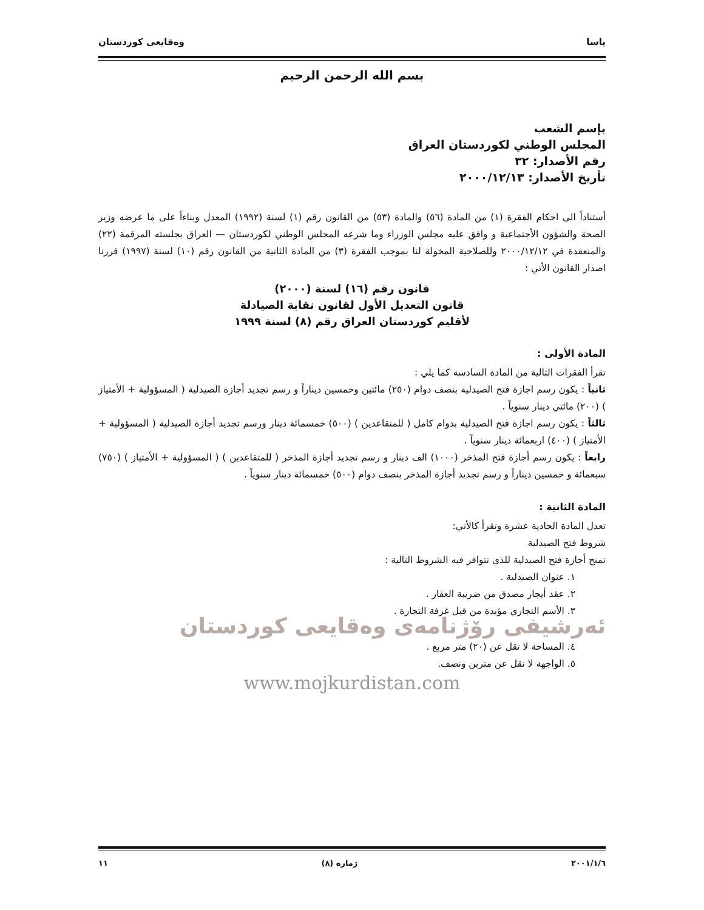ياسا وەقايعى كوردستان
بسم الله الرحمن الرحيم
بإسم الشعب
المجلس الوطني لكوردستان العراق
رقم الأصدار: ٣٢
تأريخ الأصدار: ٢٠٠٠/١٢/١٣
أستناداً الى احكام الفقرة (١) من المادة (٥٦) والمادة (٥٣) من القانون رقم (١) لسنة (١٩٩٢) المعدل وبناءاً على ما عرضه وزير الصحة والشؤون الأجتماعية و وافق عليه مجلس الوزراء وما شرعه المجلس الوطني لكوردستان — العراق بجلسته المرقمة (٢٢) والمنعقدة في ٢٠٠٠/١٢/١٢ وللصلاحية المخولة لنا بموجب الفقرة (٣) من المادة الثانية من القانون رقم (١٠) لسنة (١٩٩٧) قررنا اصدار القانون الأتي :
قانون رقم (١٦) لسنة (٢٠٠٠)
قانون التعديل الأول لقانون نقابة الصيادلة
لأقليم كوردستان العراق رقم (٨) لسنة ١٩٩٩
المادة الأولى :
تقرأ الفقرات التالية من المادة السادسة كما يلي :
ثانياً : يكون رسم اجازة فتح الصيدلية بنصف دوام (٢٥٠) مائتين وخمسين ديناراً و رسم تجديد أجازة الصيدلية ( المسؤولية + الأمتياز ) (٢٠٠) مائتي دينار سنوياً .
ثالثاً : يكون رسم اجازة فتح الصيدلية بدوام كامل ( للمتقاعدين ) (٥٠٠) خمسمائة دينار ورسم تجديد أجازة الصيدلية ( المسؤولية + الأمتياز ) (٤٠٠) اربعمائة دينار سنوياً .
رابعاً : يكون رسم أجازة فتح المذخر (١٠٠٠) الف دينار و رسم تجديد أجازة المذخر ( للمتقاعدين ) ( المسؤولية + الأمتياز ) (٧٥٠) سبعمائة و خمسين ديناراً و رسم تجديد أجازة المذخر بنصف دوام (٥٠٠) خمسمائة دينار سنوياً .
المادة الثانية :
تعدل المادة الحادية عشرة وتقرأ كالأتي:
شروط فتح الصيدلية
تمنح أجازة فتح الصيدلية للذي تتوافر فيه الشروط التالية :
١. عنوان الصيدلية .
٢. عقد أيجار مصدق من ضريبة العقار .
٣. الأسم التجاري مؤيدة من قبل غرفة التجارة .
ئەرشيفى رۆژنامەى وەقايعى كوردستان
٤. المساحة لا تقل عن (٢٠) متر مربع .
٥. الواجهة لا تقل عن مترين ونصف.
www.mojkurdistan.com
٢٠٠١/١/٦ ژمارە (٨) ١١